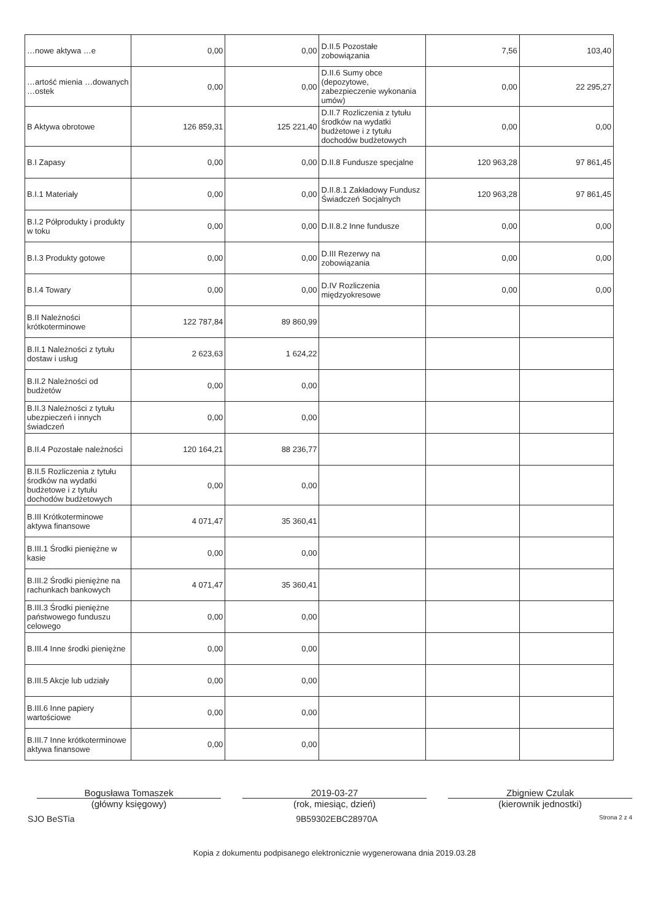| …nowe aktywa …e | 0,00 | 0,00 | D.II.5 Pozostałe zobowiązania | 7,56 | 103,40 |
| …artość mienia …dowanych …ostek | 0,00 | 0,00 | D.II.6 Sumy obce (depozytowe, zabezpieczenie wykonania umów) | 0,00 | 22 295,27 |
| B Aktywa obrotowe | 126 859,31 | 125 221,40 | D.II.7 Rozliczenia z tytułu środków na wydatki budżetowe i z tytułu dochodów budżetowych | 0,00 | 0,00 |
| B.I Zapasy | 0,00 | 0,00 | D.II.8 Fundusze specjalne | 120 963,28 | 97 861,45 |
| B.I.1 Materiały | 0,00 | 0,00 | D.II.8.1 Zakładowy Fundusz Świadczeń Socjalnych | 120 963,28 | 97 861,45 |
| B.I.2 Półprodukty i produkty w toku | 0,00 | 0,00 | D.II.8.2 Inne fundusze | 0,00 | 0,00 |
| B.I.3 Produkty gotowe | 0,00 | 0,00 | D.III Rezerwy na zobowiązania | 0,00 | 0,00 |
| B.I.4 Towary | 0,00 | 0,00 | D.IV Rozliczenia międzyokresowe | 0,00 | 0,00 |
| B.II Należności krótkoterminowe | 122 787,84 | 89 860,99 | | | |
| B.II.1 Należności z tytułu dostaw i usług | 2 623,63 | 1 624,22 | | | |
| B.II.2 Należności od budżetów | 0,00 | 0,00 | | | |
| B.II.3 Należności z tytułu ubezpieczeń i innych świadczeń | 0,00 | 0,00 | | | |
| B.II.4 Pozostałe należności | 120 164,21 | 88 236,77 | | | |
| B.II.5 Rozliczenia z tytułu środków na wydatki budżetowe i z tytułu dochodów budżetowych | 0,00 | 0,00 | | | |
| B.III Krótkoterminowe aktywa finansowe | 4 071,47 | 35 360,41 | | | |
| B.III.1 Środki pieniężne w kasie | 0,00 | 0,00 | | | |
| B.III.2 Środki pieniężne na rachunkach bankowych | 4 071,47 | 35 360,41 | | | |
| B.III.3 Środki pieniężne państwowego funduszu celowego | 0,00 | 0,00 | | | |
| B.III.4 Inne środki pieniężne | 0,00 | 0,00 | | | |
| B.III.5 Akcje lub udziały | 0,00 | 0,00 | | | |
| B.III.6 Inne papiery wartościowe | 0,00 | 0,00 | | | |
| B.III.7 Inne krótkoterminowe aktywa finansowe | 0,00 | 0,00 | | | |
Bogusława Tomaszek
(główny księgowy)
2019-03-27
(rok, miesiąc, dzień)
Zbigniew Czulak
(kierownik jednostki)
SJO BeSTia 9B59302EBC28970A Strona 2 z 4
Kopia z dokumentu podpisanego elektronicznie wygenerowana dnia 2019.03.28